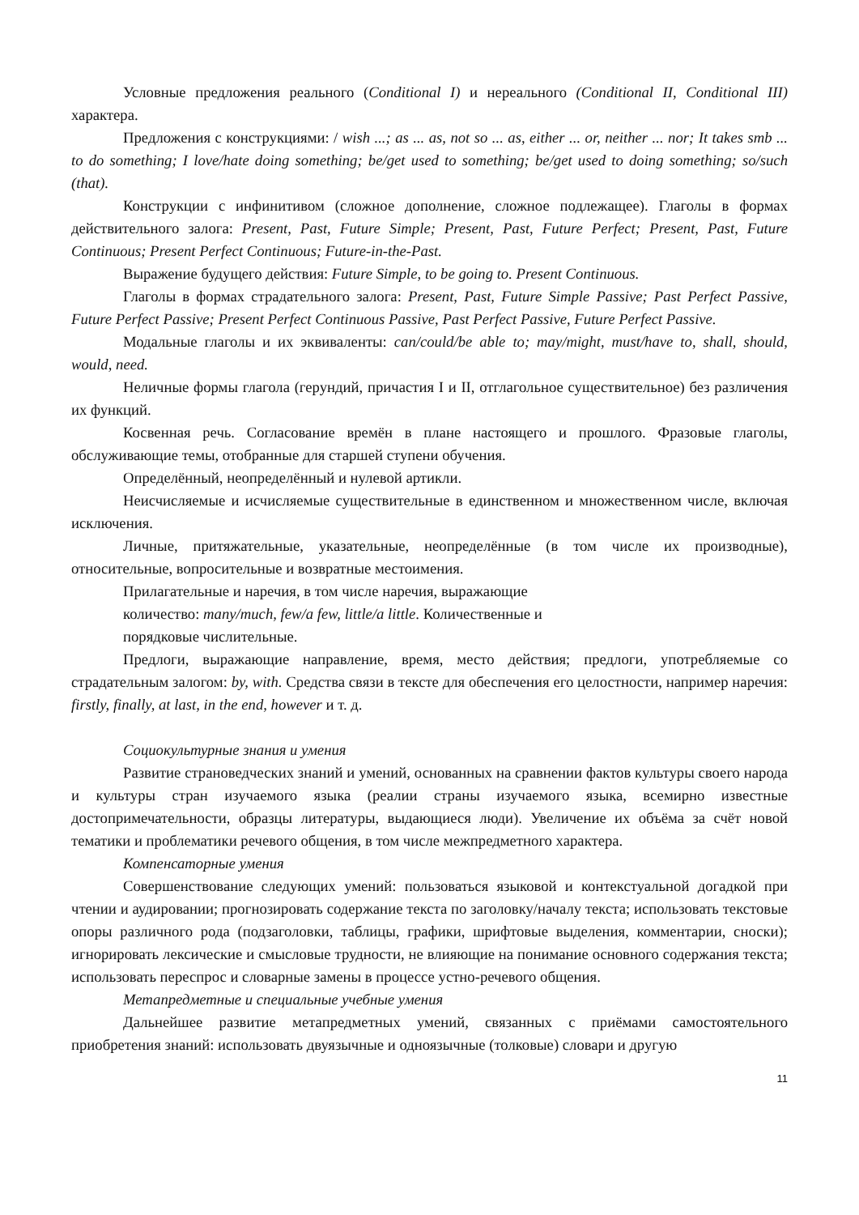Условные предложения реального (Conditional I) и нереального (Conditional II, Conditional III) характера.
Предложения с конструкциями: / wish ...; as ... as, not so ... as, either ... or, neither ... nor; It takes smb ... to do something; I love/hate doing something; be/get used to something; be/get used to doing something; so/such (that).
Конструкции с инфинитивом (сложное дополнение, сложное подлежащее). Глаголы в формах действительного залога: Present, Past, Future Simple; Present, Past, Future Perfect; Present, Past, Future Continuous; Present Perfect Continuous; Future-in-the-Past.
Выражение будущего действия: Future Simple, to be going to. Present Continuous.
Глаголы в формах страдательного залога: Present, Past, Future Simple Passive; Past Perfect Passive, Future Perfect Passive; Present Perfect Continuous Passive, Past Perfect Passive, Future Perfect Passive.
Модальные глаголы и их эквиваленты: can/could/be able to; may/might, must/have to, shall, should, would, need.
Неличные формы глагола (герундий, причастия I и II, отглагольное существительное) без различения их функций.
Косвенная речь. Согласование времён в плане настоящего и прошлого. Фразовые глаголы, обслуживающие темы, отобранные для старшей ступени обучения.
Определённый, неопределённый и нулевой артикли.
Неисчисляемые и исчисляемые существительные в единственном и множественном числе, включая исключения.
Личные, притяжательные, указательные, неопределённые (в том числе их производные), относительные, вопросительные и возвратные местоимения.
Прилагательные и наречия, в том числе наречия, выражающие
количество: many/much, few/a few, little/a little. Количественные и
порядковые числительные.
Предлоги, выражающие направление, время, место действия; предлоги, употребляемые со страдательным залогом: by, with. Средства связи в тексте для обеспечения его целостности, например наречия: firstly, finally, at last, in the end, however и т. д.
Социокультурные знания и умения
Развитие страноведческих знаний и умений, основанных на сравнении фактов культуры своего народа и культуры стран изучаемого языка (реалии страны изучаемого языка, всемирно известные достопримечательности, образцы литературы, выдающиеся люди). Увеличение их объёма за счёт новой тематики и проблематики речевого общения, в том числе межпредметного характера.
Компенсаторные умения
Совершенствование следующих умений: пользоваться языковой и контекстуальной догадкой при чтении и аудировании; прогнозировать содержание текста по заголовку/началу текста; использовать текстовые опоры различного рода (подзаголовки, таблицы, графики, шрифтовые выделения, комментарии, сноски); игнорировать лексические и смысловые трудности, не влияющие на понимание основного содержания текста; использовать переспрос и словарные замены в процессе устно-речевого общения.
Метапредметные и специальные учебные умения
Дальнейшее развитие метапредметных умений, связанных с приёмами самостоятельного приобретения знаний: использовать двуязычные и одноязычные (толковые) словари и другую
11